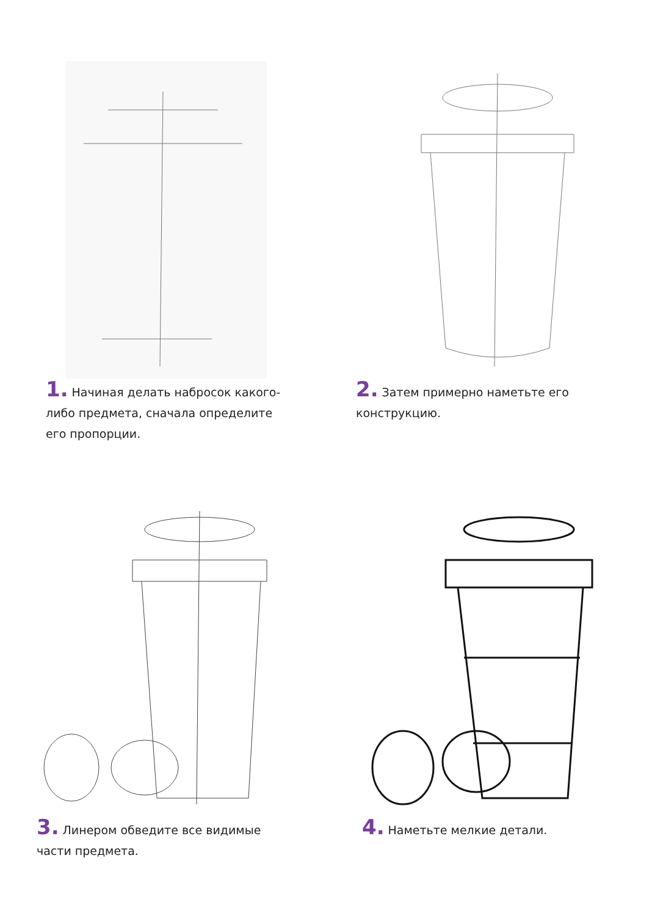1. Начиная делать набросок какого-либо предмета, сначала определите его пропорции.
2. Затем примерно наметьте его конструкцию.
3. Линером обведите все видимые части предмета.
4. Наметьте мелкие детали.